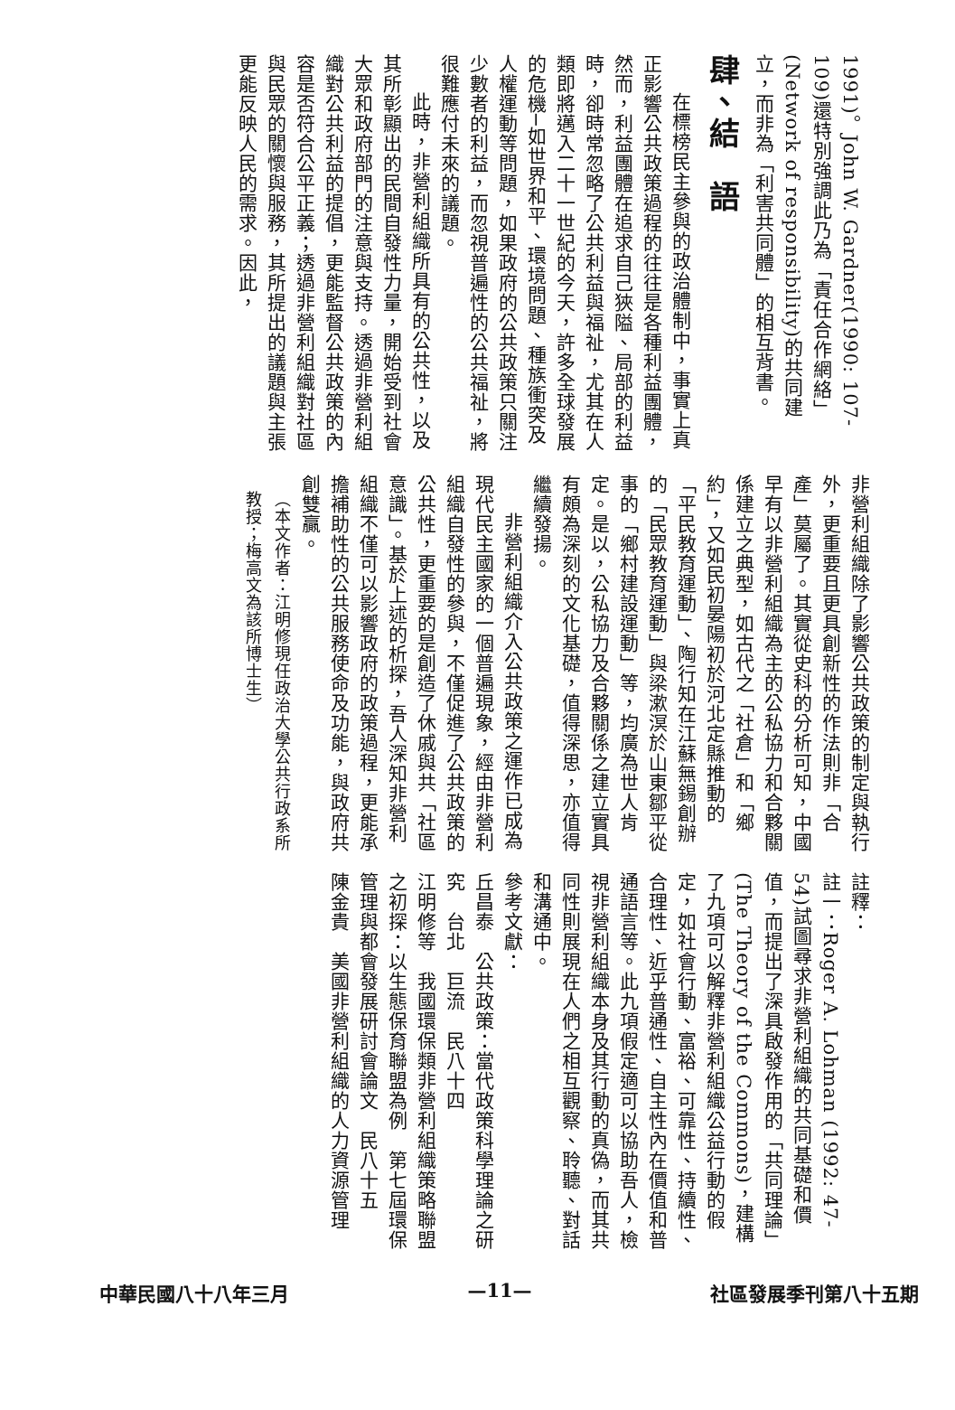1991)。John W. Gardner(1990: 107-109)還特別強調此乃為「責任合作網絡」(Network of responsibility)的共同建立，而非為「利害共同體」的相互背書。
肆、結　語
在標榜民主參與的政治體制中，事實上真正影響公共政策過程的往往是各種利益團體，然而，利益團體在追求自己狹隘、局部的利益時，卻時常忽略了公共利益與福祉，尤其在人類即將邁入二十一世紀的今天，許多全球發展的危機─如世界和平、環境問題、種族衝突及人權運動等問題，如果政府的公共政策只關注少數者的利益，而忽視普遍性的公共福祉，將很難應付未來的議題。
此時，非營利組織所具有的公共性，以及其所彰顯出的民間自發性力量，開始受到社會大眾和政府部門的注意與支持。透過非營利組織對公共利益的提倡，更能監督公共政策的內容是否符合公平正義；透過非營利組織對社區與民眾的關懷與服務，其所提出的議題與主張更能反映人民的需求。因此，
非營利組織除了影響公共政策的制定與執行外，更重要且更具創新性的作法則非「合產」莫屬了。其實從史科的分析可知，中國早有以非營利組織為主的公私協力和合夥關係建立之典型，如古代之「社倉」和「鄉約」，又如民初晏陽初於河北定縣推動的「平民教育運動」、陶行知在江蘇無錫創辦的「民眾教育運動」與梁漱溟於山東鄒平從事的「鄉村建設運動」等，均廣為世人肯定。是以，公私協力及合夥關係之建立實具有頗為深刻的文化基礎，值得深思，亦值得繼續發揚。
非營利組織介入公共政策之運作已成為現代民主國家的一個普遍現象，經由非營利組織自發性的參與，不僅促進了公共政策的公共性，更重要的是創造了休戚與共「社區意識」。基於上述的析探，吾人深知非營利組織不僅可以影響政府的政策過程，更能承擔補助性的公共服務使命及功能，與政府共創雙贏。
（本文作者：江明修現任政治大學公共行政系所教授；梅高文為該所博士生）
註釋：
註一：Roger A. Lohman (1992: 47-54)試圖尋求非營利組織的共同基礎和價值，而提出了深具啟發作用的「共同理論」(The Theory of the Commons)，建構了九項可以解釋非營利組織公益行動的假定，如社會行動、富裕、可靠性、持續性、合理性、近乎普通性、自主性內在價值和普通語言等。此九項假定適可以協助吾人，檢視非營利組織本身及其行動的真偽，而其共同性則展現在人們之相互觀察、聆聽、對話和溝通中。
參考文獻：
丘昌泰　公共政策：當代政策科學理論之研究　台北　巨流　民八十四
江明修等　我國環保類非營利組織策略聯盟之初探：以生態保育聯盟為例　第七屆環保管理與都會發展研討會論文　民八十五
陳金貴　美國非營利組織的人力資源管理
社區發展季刊第八十五期 —11— 中華民國八十八年三月